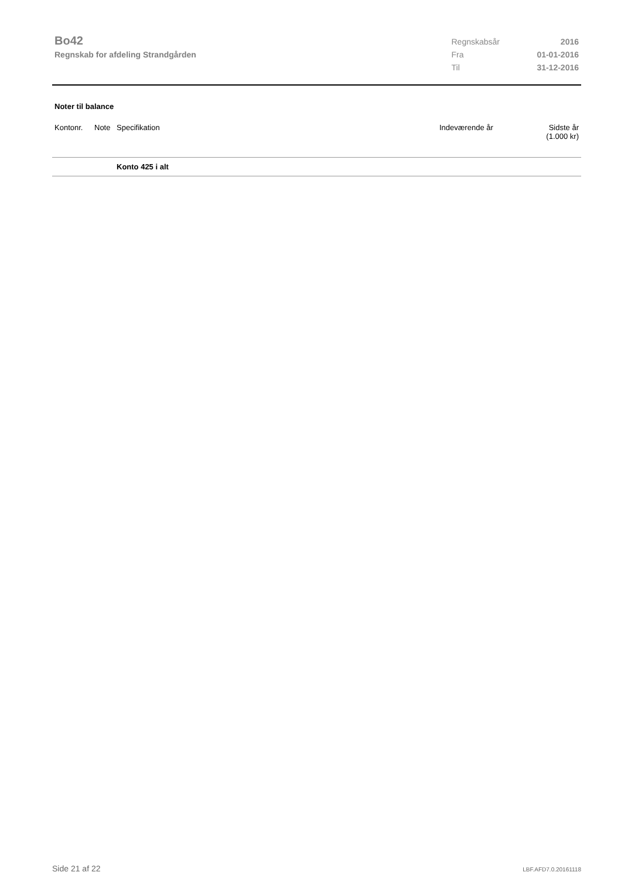Bo42
Regnskab for afdeling Strandgården
| Regnskabsår | 2016 |
| Fra | 01-01-2016 |
| Til | 31-12-2016 |
Noter til balance
| Kontonr. | Note | Specifikation | Indeværende år | Sidste år (1.000 kr) |
| --- | --- | --- | --- | --- |
| | | Konto 425 i alt | | |
Side 21 af 22 LBF.AFD7.0.20161118